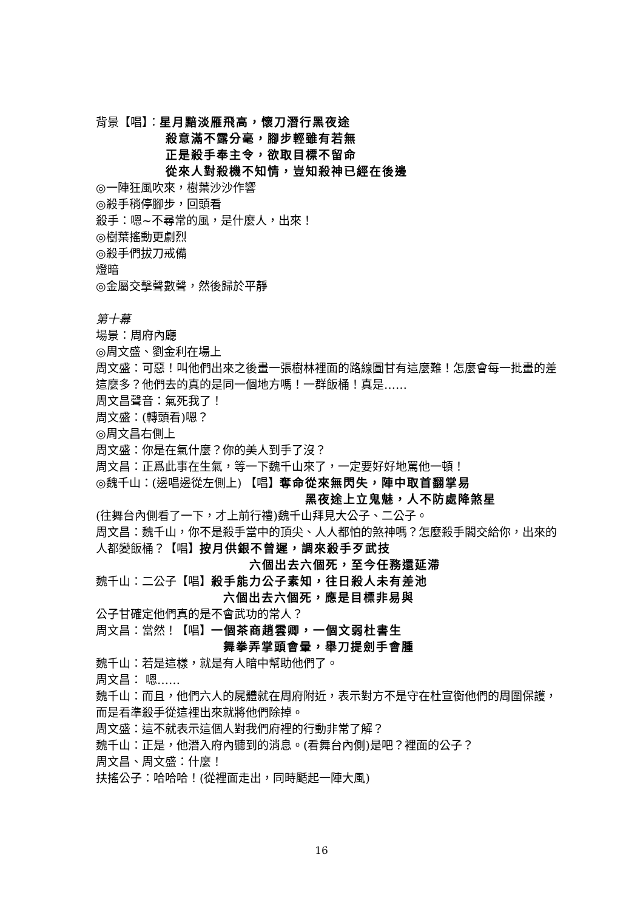背景【唱】：星月黯淡雁飛高，懷刀潛行黑夜途
殺意滿不露分毫，腳步輕雖有若無
正是殺手奉主令，欲取目標不留命
從來人對殺機不知情，豈知殺神已經在後邊
◎一陣狂風吹來，樹葉沙沙作響
◎殺手稍停腳步，回頭看
殺手：嗯~不尋常的風，是什麼人，出來！
◎樹葉搖動更劇烈
◎殺手們拔刀戒備
燈暗
◎金屬交擊聲數聲，然後歸於平靜
第十幕
場景：周府內廳
◎周文盛、劉金利在場上
周文盛：可惡！叫他們出來之後畫一張樹林裡面的路線圖甘有這麼難！怎麼會每一批畫的差這麼多？他們去的真的是同一個地方嗎！一群飯桶！真是……
周文昌聲音：氣死我了！
周文盛：(轉頭看)嗯？
◎周文昌右側上
周文盛：你是在氣什麼？你的美人到手了沒？
周文昌：正爲此事在生氣，等一下魏千山來了，一定要好好地罵他一頓！
◎魏千山：(邊唱邊從左側上) 【唱】奪命從來無閃失，陣中取首翻掌易
黑夜途上立鬼魅，人不防處降煞星
(往舞台內側看了一下，才上前行禮)魏千山拜見大公子、二公子。
周文昌：魏千山，你不是殺手當中的頂尖、人人都怕的煞神嗎？怎麼殺手閣交給你，出來的人都變飯桶？【唱】按月供銀不曾遲，調來殺手歹武技
六個出去六個死，至今任務還延滯
魏千山：二公子【唱】殺手能力公子素知，往日殺人未有差池
六個出去六個死，應是目標非易與
公子甘確定他們真的是不會武功的常人？
周文昌：當然！【唱】一個茶商趙雲卿，一個文弱杜書生
舞拳弄掌頭會暈，舉刀提劍手會腫
魏千山：若是這樣，就是有人暗中幫助他們了。
周文昌： 嗯……
魏千山：而且，他們六人的屍體就在周府附近，表示對方不是守在杜宣衡他們的周圍保護，而是看準殺手從這裡出來就將他們除掉。
周文盛：這不就表示這個人對我們府裡的行動非常了解？
魏千山：正是，他潛入府內聽到的消息。(看舞台內側)是吧？裡面的公子？
周文昌、周文盛：什麼！
扶搖公子：哈哈哈！(從裡面走出，同時颳起一陣大風)
16